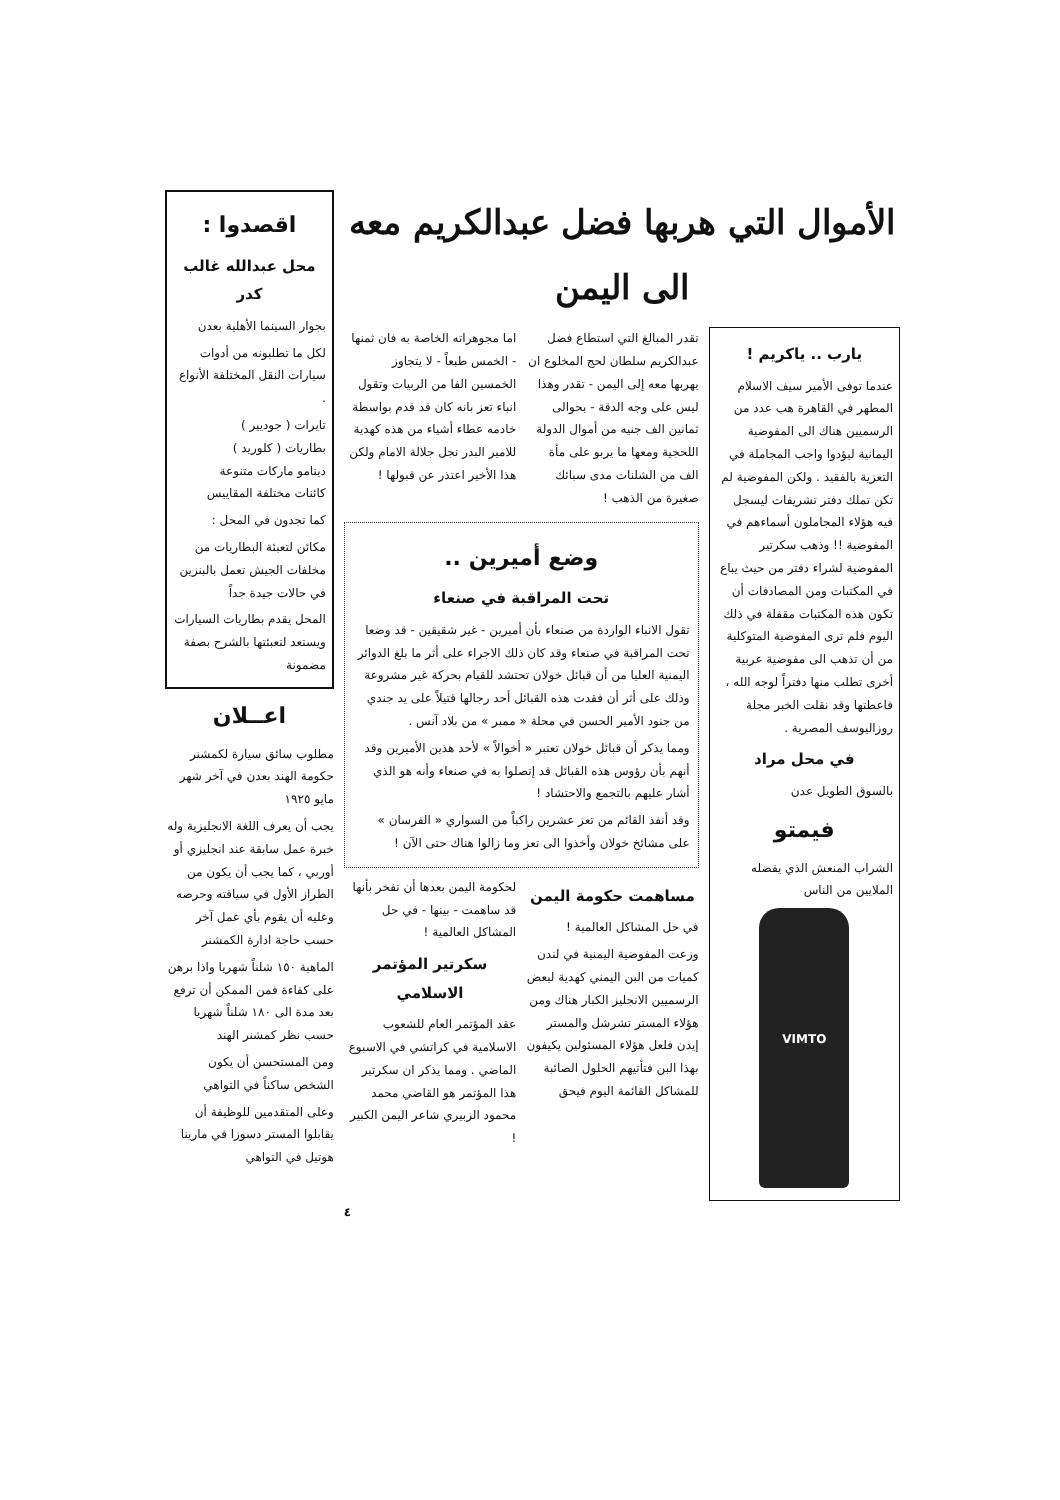الأموال التي هربها فضل عبدالكريم معه الى اليمن
يارب .. ياكريم !
عندما توفى الأمير سيف الاسلام المطهر في القاهرة هب عدد من الرسميين هناك الى المفوضية اليمانية ليؤدوا واجب المجاملة في التعزية بالفقيد . ولكن المفوضية لم تكن تملك دفتر تشريفات ليسجل فيه هؤلاء المجاملون أسماءهم في المفوضية !! وذهب سكرتير المفوضية لشراء دفتر من حيث يباع في المكتبات ومن المصادفات أن تكون هذه المكتبات مقفلة في ذلك اليوم فلم ترى المفوضية المتوكلية من أن تذهب الى مفوضية عربية أخرى تطلب منها دفتراً لوجه الله ، فاعطتها وقد نقلت الخبر مجلة روزاليوسف المصرية .
في محل مراد
بالسوق الطويل عدن
فيمتو
الشراب المنعش الذي يفضله الملايين من الناس
VIMTO
تقدر المبالغ التي استطاع فضل عبدالكريم سلطان لحج المخلوع ان يهربها معه إلى اليمن - تقدر وهذا ليس على وجه الدقة - بحوالى ثمانين الف جنيه من أموال الدولة اللحجية ومعها ما يربو على مأة الف من الشلنات مدى سبائك صغيرة من الذهب !
اما مجوهراته الخاصة به فان ثمنها - الخمس طبعاً - لا يتجاوز الخمسين الفا من الربيات وتقول انباء تعز بانه كان قد قدم بواسطة خادمه عطاء أشياء من هذه كهدية للامير البدر نجل جلالة الامام ولكن هذا الأخير اعتذر عن قبولها !
وضع أميرين ..
تحت المراقبة في صنعاء
تقول الانباء الواردة من صنعاء بأن أميرين - غير شقيقين - قد وضعا تحت المراقبة في صنعاء وقد كان ذلك الاجراء على أثر ما بلغ الدوائر اليمنية العليا من أن قبائل خولان تحتشد للقيام بحركة غير مشروعة وذلك على أثر أن فقدت هذه القبائل أحد رجالها قتيلاً على يد جندي من جنود الأمير الحسن في محلة « ممبر » من بلاد آنس .
ومما يذكر أن قبائل خولان تعتبر « أخوالاً » لأحد هذين الأميرين وقد أنهم بأن رؤوس هذه القبائل قد إتصلوا به في صنعاء وأنه هو الذي أشار عليهم بالتجمع والاحتشاد !
وقد أنفذ القائم من تعز عشرين راكباً من السواري « الفرسان » على مشائخ خولان وأخذوا الى تعز وما زالوا هناك حتى الآن !
مساهمت حكومة اليمن
في حل المشاكل العالمية !
وزعت المفوضية اليمنية في لندن كميات من البن اليمني كهدية لبعض الرسميين الانجليز الكبار هناك ومن هؤلاء المستر تشرشل والمستر إيدن فلعل هؤلاء المسئولين يكيفون بهذا البن فتأتيهم الحلول الصائبة للمشاكل القائمة اليوم فيحق
لحكومة اليمن بعدها أن تفخر بأنها قد ساهمت - بينها - في حل المشاكل العالمية !
سكرتير المؤتمر الاسلامي
عقد المؤتمر العام للشعوب الاسلامية في كراتشي في الاسبوع الماضي . ومما يذكر ان سكرتير هذا المؤتمر هو القاضي محمد محمود الزبيري شاعر اليمن الكبير !
٤
اقصدوا :
محل عبدالله غالب كدر
بجوار السينما الأهلية بعدن
لكل ما تطلبونه من أدوات سيارات النقل المختلفة الأنواع .
تايرات ( جوديير )
بطاريات ( كلوريد )
دينامو ماركات متنوعة
كائنات مختلفة المقاييس
كما تجدون في المحل :
مكائن لتعبئة البطاريات من مخلفات الجيش تعمل بالبنزين في حالات جيدة جداً
المحل يقدم بطاريات السيارات ويستعد لتعبئتها بالشرح بصفة مضمونة
اعــلان
مطلوب سائق سيارة لكمشنر حكومة الهند بعدن في آخر شهر مايو ١٩٢٥
يجب أن يعرف اللغة الانجليزية وله خبرة عمل سابقة عند انجليزي أو أوربي ، كما يجب أن يكون من الطراز الأول في سياقته وحرصه وعليه أن يقوم بأي عمل آخر حسب حاجة ادارة الكمشنر
الماهية ١٥٠ شلناً شهريا واذا برهن على كفاءة فمن الممكن أن ترفع بعد مدة الى ١٨٠ شلناً شهريا حسب نظر كمشنر الهند
ومن المستحسن أن يكون الشخص ساكناً في التواهي
وعلى المتقدمين للوظيفة أن يقابلوا المستر دسوزا في مارينا هوتيل في التواهي